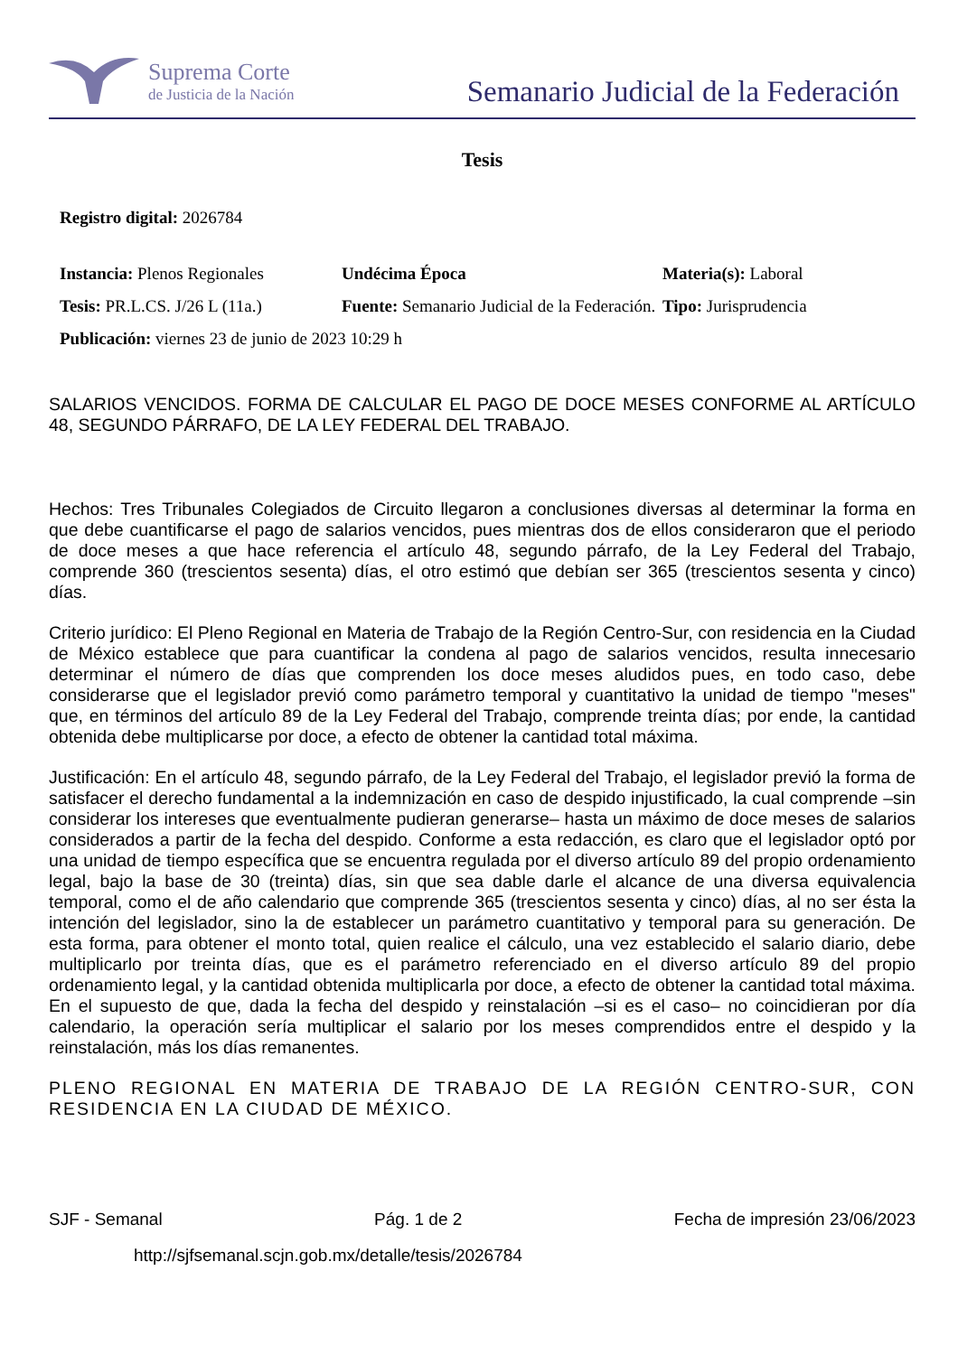Suprema Corte
de Justicia de la Nación
Semanario Judicial de la Federación
Tesis
Registro digital: 2026784
Instancia: Plenos Regionales
Undécima Época Materia(s): Laboral
Tesis: PR.L.CS. J/26 L (11a.)
Fuente: Semanario Judicial de la Federación.
Tipo: Jurisprudencia
Publicación: viernes 23 de junio de 2023 10:29 h
SALARIOS VENCIDOS. FORMA DE CALCULAR EL PAGO DE DOCE MESES CONFORME AL ARTÍCULO 48, SEGUNDO PÁRRAFO, DE LA LEY FEDERAL DEL TRABAJO.
Hechos: Tres Tribunales Colegiados de Circuito llegaron a conclusiones diversas al determinar la forma en que debe cuantificarse el pago de salarios vencidos, pues mientras dos de ellos consideraron que el periodo de doce meses a que hace referencia el artículo 48, segundo párrafo, de la Ley Federal del Trabajo, comprende 360 (trescientos sesenta) días, el otro estimó que debían ser 365 (trescientos sesenta y cinco) días.
Criterio jurídico: El Pleno Regional en Materia de Trabajo de la Región Centro-Sur, con residencia en la Ciudad de México establece que para cuantificar la condena al pago de salarios vencidos, resulta innecesario determinar el número de días que comprenden los doce meses aludidos pues, en todo caso, debe considerarse que el legislador previó como parámetro temporal y cuantitativo la unidad de tiempo "meses" que, en términos del artículo 89 de la Ley Federal del Trabajo, comprende treinta días; por ende, la cantidad obtenida debe multiplicarse por doce, a efecto de obtener la cantidad total máxima.
Justificación: En el artículo 48, segundo párrafo, de la Ley Federal del Trabajo, el legislador previó la forma de satisfacer el derecho fundamental a la indemnización en caso de despido injustificado, la cual comprende –sin considerar los intereses que eventualmente pudieran generarse– hasta un máximo de doce meses de salarios considerados a partir de la fecha del despido. Conforme a esta redacción, es claro que el legislador optó por una unidad de tiempo específica que se encuentra regulada por el diverso artículo 89 del propio ordenamiento legal, bajo la base de 30 (treinta) días, sin que sea dable darle el alcance de una diversa equivalencia temporal, como el de año calendario que comprende 365 (trescientos sesenta y cinco) días, al no ser ésta la intención del legislador, sino la de establecer un parámetro cuantitativo y temporal para su generación. De esta forma, para obtener el monto total, quien realice el cálculo, una vez establecido el salario diario, debe multiplicarlo por treinta días, que es el parámetro referenciado en el diverso artículo 89 del propio ordenamiento legal, y la cantidad obtenida multiplicarla por doce, a efecto de obtener la cantidad total máxima. En el supuesto de que, dada la fecha del despido y reinstalación –si es el caso– no coincidieran por día calendario, la operación sería multiplicar el salario por los meses comprendidos entre el despido y la reinstalación, más los días remanentes.
PLENO REGIONAL EN MATERIA DE TRABAJO DE LA REGIÓN CENTRO-SUR, CON RESIDENCIA EN LA CIUDAD DE MÉXICO.
SJF - Semanal Pág. 1 de 2 Fecha de impresión 23/06/2023
http://sjfsemanal.scjn.gob.mx/detalle/tesis/2026784